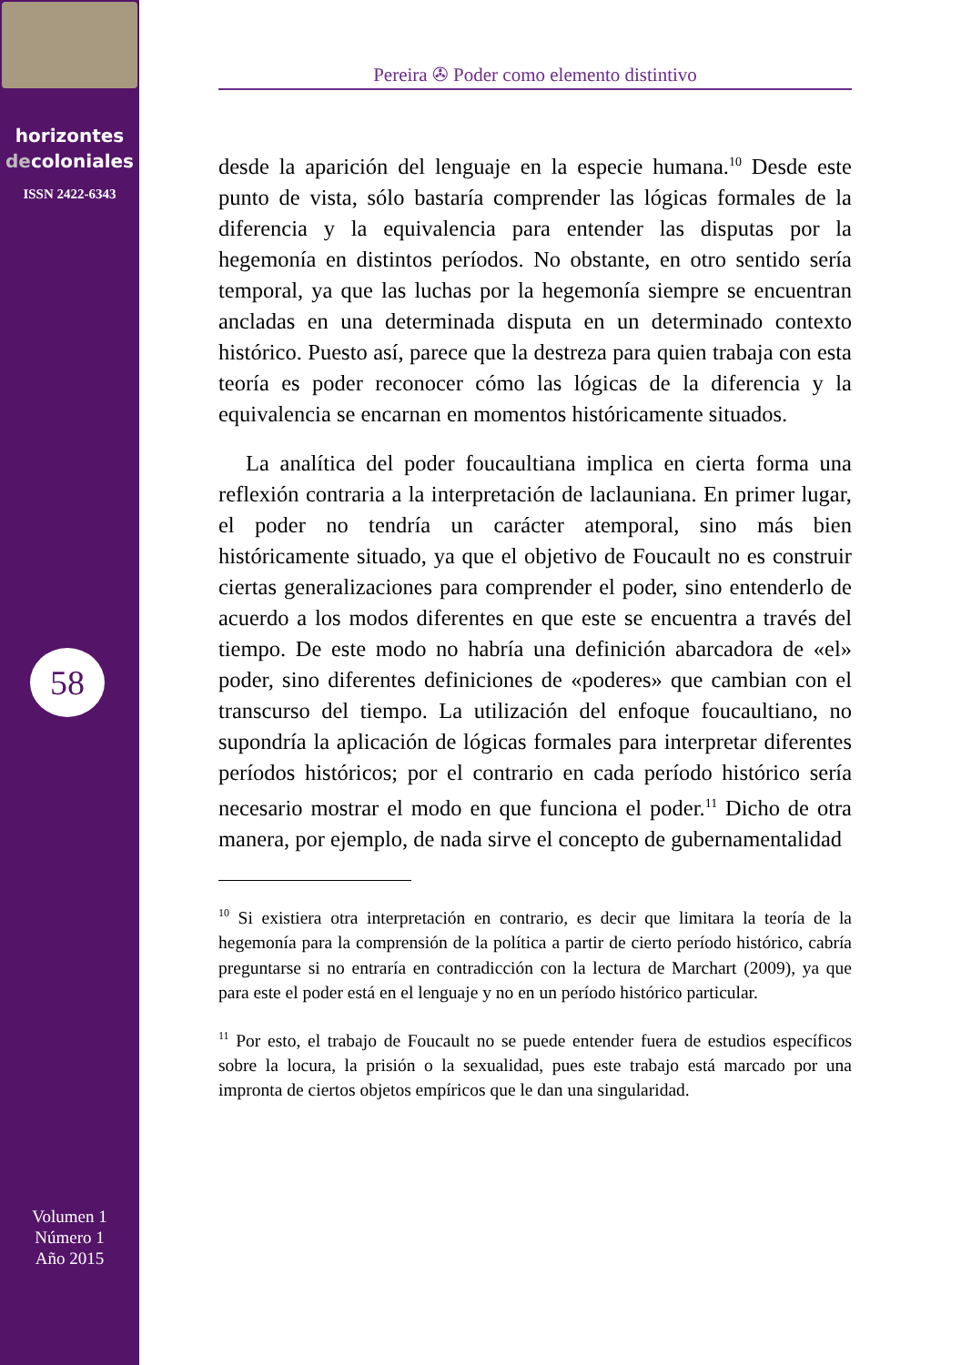horizontes
decoloniales
ISSN 2422-6343
58
Volumen 1
Número 1
Año 2015
Pereira ✇ Poder como elemento distintivo
desde la aparición del lenguaje en la especie humana.<sup>10</sup> Desde este punto de vista, sólo bastaría comprender las lógicas formales de la diferencia y la equivalencia para entender las disputas por la hegemonía en distintos períodos. No obstante, en otro sentido sería temporal, ya que las luchas por la hegemonía siempre se encuentran ancladas en una determinada disputa en un determinado contexto histórico. Puesto así, parece que la destreza para quien trabaja con esta teoría es poder reconocer cómo las lógicas de la diferencia y la equivalencia se encarnan en momentos históricamente situados.
La analítica del poder foucaultiana implica en cierta forma una reflexión contraria a la interpretación de laclauniana. En primer lugar, el poder no tendría un carácter atemporal, sino más bien históricamente situado, ya que el objetivo de Foucault no es construir ciertas generalizaciones para comprender el poder, sino entenderlo de acuerdo a los modos diferentes en que este se encuentra a través del tiempo. De este modo no habría una definición abarcadora de «el» poder, sino diferentes definiciones de «poderes» que cambian con el transcurso del tiempo. La utilización del enfoque foucaultiano, no supondría la aplicación de lógicas formales para interpretar diferentes períodos históricos; por el contrario en cada período histórico sería necesario mostrar el modo en que funciona el poder.<sup>11</sup> Dicho de otra manera, por ejemplo, de nada sirve el concepto de gubernamentalidad
<sup>10</sup> Si existiera otra interpretación en contrario, es decir que limitara la teoría de la hegemonía para la comprensión de la política a partir de cierto período histórico, cabría preguntarse si no entraría en contradicción con la lectura de Marchart (2009), ya que para este el poder está en el lenguaje y no en un período histórico particular.
<sup>11</sup> Por esto, el trabajo de Foucault no se puede entender fuera de estudios específicos sobre la locura, la prisión o la sexualidad, pues este trabajo está marcado por una impronta de ciertos objetos empíricos que le dan una singularidad.